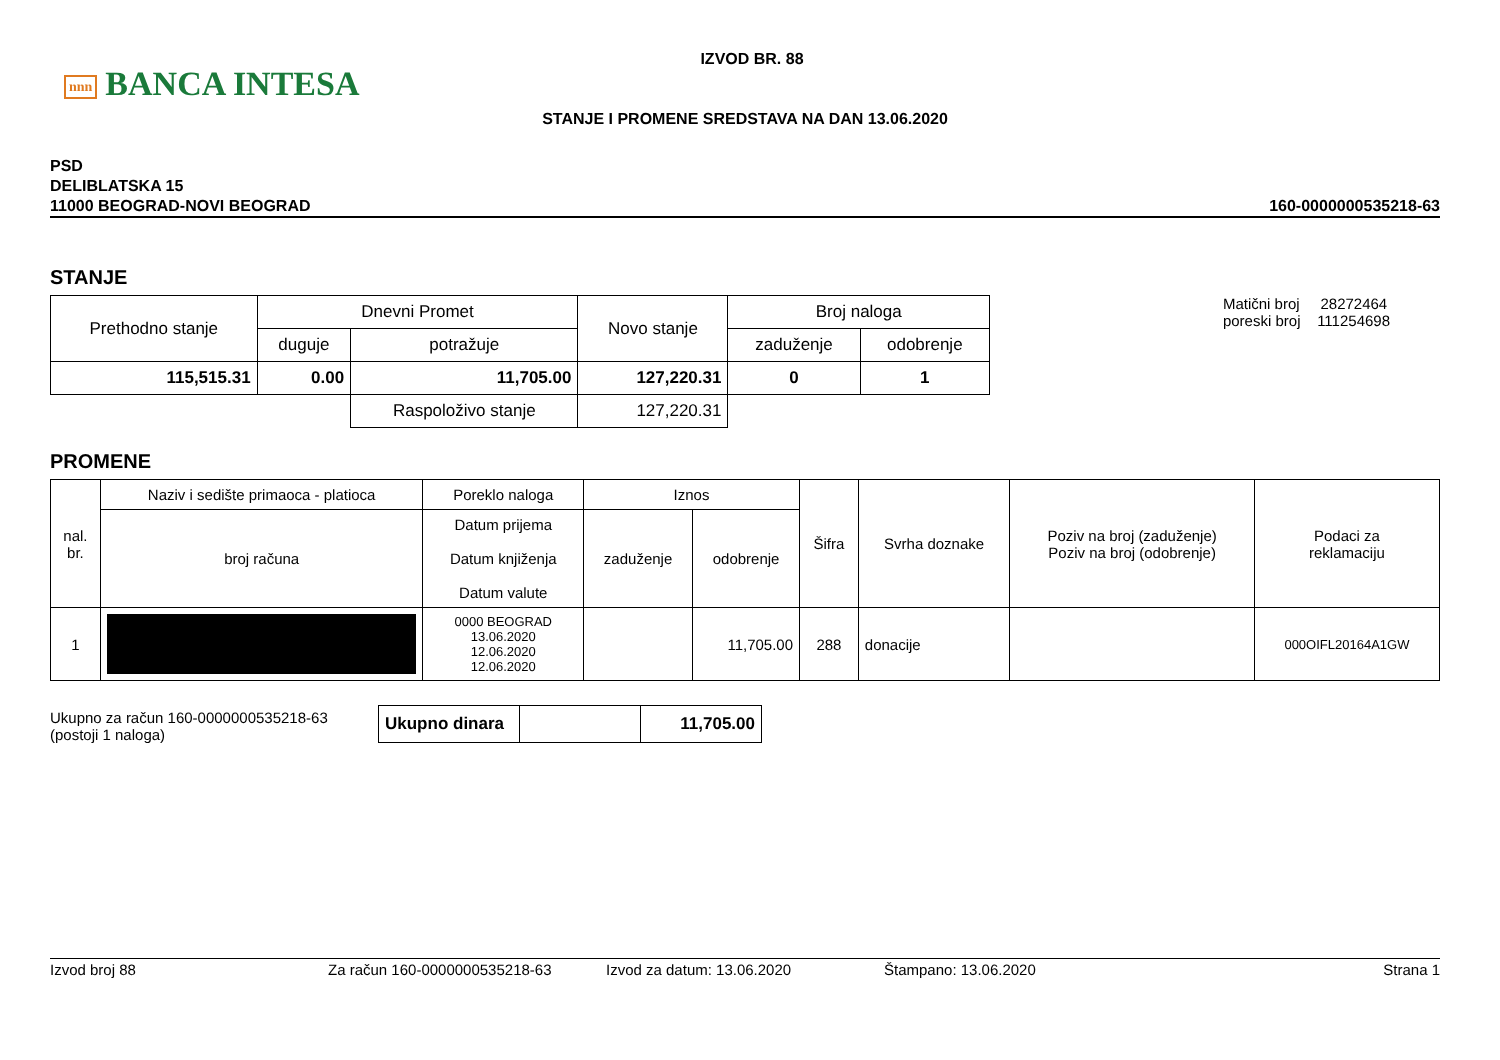nnn BANCA INTESA
IZVOD BR. 88
STANJE I PROMENE SREDSTAVA NA DAN 13.06.2020
PSD
DELIBLATSKA 15
11000 BEOGRAD-NOVI BEOGRAD
160-0000000535218-63
STANJE
| Prethodno stanje | Dnevni Promet | | Novo stanje | Broj naloga | |
| --- | --- | --- | --- | --- | --- |
| | duguje | potražuje | | zaduženje | odobrenje |
| 115,515.31 | 0.00 | 11,705.00 | 127,220.31 | 0 | 1 |
| | | Raspoloživo stanje | 127,220.31 | | |
Matični broj 28272464
poreski broj 111254698
PROMENE
| nal. br. | Naziv i sedište primaoca - platioca | Poreklo naloga | Iznos | | Šifra | Svrha doznake | Poziv na broj (zaduženje) Poziv na broj (odobrenje) | Podaci za reklamaciju |
| --- | --- | --- | --- | --- | --- | --- | --- | --- |
| | broj računa | Datum prijema Datum knjiženja Datum valute | zaduženje | odobrenje | | | | |
| 1 | | 0000 BEOGRAD 13.06.2020 12.06.2020 12.06.2020 | | 11,705.00 | 288 | donacije | | 000OIFL20164A1GW |
Ukupno za račun 160-0000000535218-63
(postoji 1 naloga)
| Ukupno dinara | | 11,705.00 |
Izvod broj 88 Za račun 160-0000000535218-63 Izvod za datum: 13.06.2020 Štampano: 13.06.2020 Strana 1